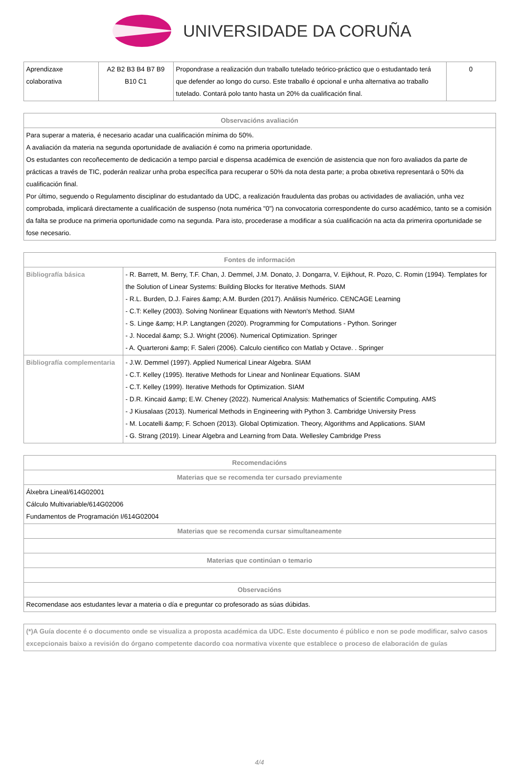UNIVERSIDADE DA CORUÑA
| Aprendizaxe colaborativa | A2 B2 B3 B4 B7 B9 B10 C1 | Propondrase a realización dun traballo tutelado teórico-práctico que o estudantado terá que defender ao longo do curso. Este traballo é opcional e unha alternativa ao traballo tutelado. Contará polo tanto hasta un 20% da cualificación final. | 0 |
| Observacións avaliación |
| --- |
| Para superar a materia, é necesario acadar una cualificación mínima do 50%. A avaliación da materia na segunda oportunidade de avaliación é como na primeria oportunidade. Os estudantes con recoñecemento de dedicación a tempo parcial e dispensa académica de exención de asistencia que non foro avaliados da parte de prácticas a través de TIC, poderán realizar unha proba específica para recuperar o 50% da nota desta parte; a proba obxetiva representará o 50% da cualificación final. Por último, seguendo o Regulamento disciplinar do estudantado da UDC, a realización fraudulenta das probas ou actividades de avaliación, unha vez comprobada, implicará directamente a cualificación de suspenso (nota numérica "0") na convocatoria correspondente do curso académico, tanto se a comisión da falta se produce na primeria oportunidade como na segunda. Para isto, procederase a modificar a súa cualificación na acta da primerira oportunidade se fose necesario. |
| Fontes de información | |
| --- | --- |
| Bibliografía básica | - R. Barrett, M. Berry, T.F. Chan, J. Demmel, J.M. Donato, J. Dongarra, V. Eijkhout, R. Pozo, C. Romin (1994). Templates for the Solution of Linear Systems: Building Blocks for Iterative Methods. SIAM - R.L. Burden, D.J. Faires &amp; A.M. Burden (2017). Análisis Numérico. CENCAGE Learning - C.T: Kelley (2003). Solving Nonlinear Equations with Newton's Method. SIAM - S. Linge &amp; H.P. Langtangen (2020). Programming for Computations - Python. Soringer - J. Nocedal &amp; S.J. Wright (2006). Numerical Optimization. Springer - A. Quarteroni &amp; F. Saleri (2006). Calculo cientifico con Matlab y Octave. . Springer |
| Bibliografía complementaria | - J.W. Demmel (1997). Applied Numerical Linear Algebra. SIAM - C.T. Kelley (1995). Iterative Methods for Linear and Nonlinear Equations. SIAM - C.T. Kelley (1999). Iterative Methods for Optimization. SIAM - D.R. Kincaid &amp; E.W. Cheney (2022). Numerical Analysis: Mathematics of Scientific Computing. AMS - J Kiusalaas (2013). Numerical Methods in Engineering with Python 3. Cambridge University Press - M. Locatelli &amp; F. Schoen (2013). Global Optimization. Theory, Algorithms and Applications. SIAM - G. Strang (2019). Linear Algebra and Learning from Data. Wellesley Cambridge Press |
| Recomendacións |
| --- |
| Materias que se recomenda ter cursado previamente |
| Álxebra Lineal/614G02001 Cálculo Multivariable/614G02006 Fundamentos de Programación I/614G02004 |
| Materias que se recomenda cursar simultaneamente |
| Materias que continúan o temario |
| Observacións |
| Recomendase aos estudantes levar a materia o día e preguntar co profesorado as súas dúbidas. |
| (*)A Guía docente é o documento onde se visualiza a proposta académica da UDC. Este documento é público e non se pode modificar, salvo casos excepcionais baixo a revisión do órgano competente dacordo coa normativa vixente que establece o proceso de elaboración de guías |
4/4